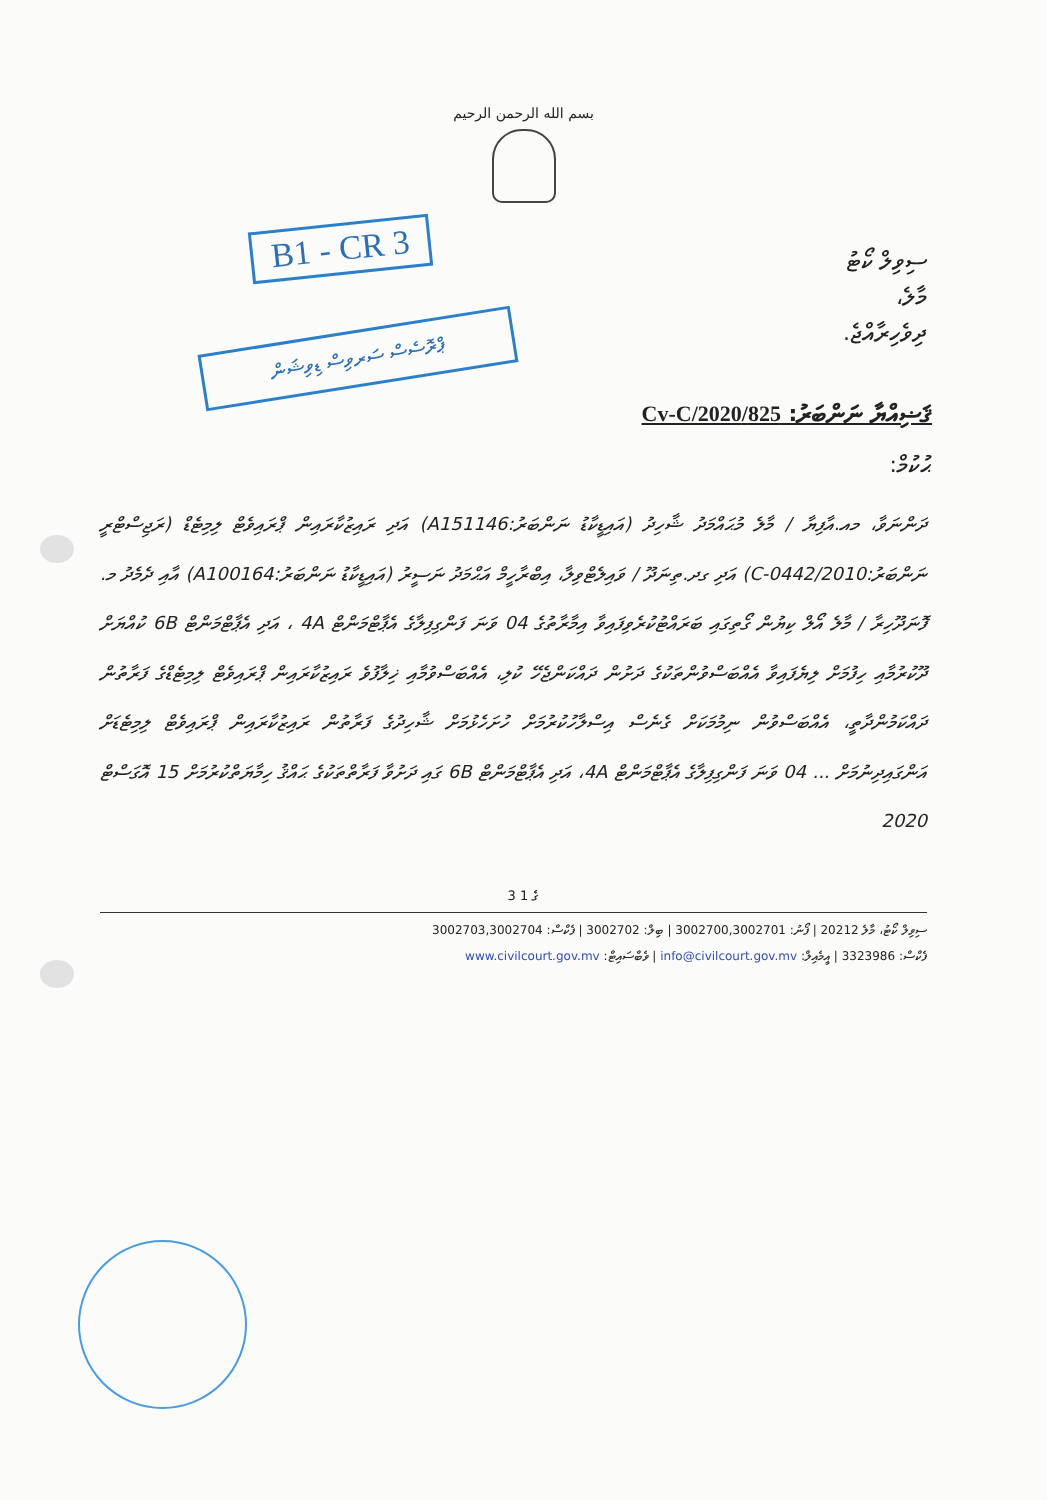بسم الله الرحمن الرحيم
B1 - CR 3
ޕްރޮސެސް ސަރވިސް ޑިވިޝަން
ސިވިލް ކޯޓު
މާލެ،
ދިވެހިރާއްޖެ.
ޤަޟިއްޔާ ނަންބަރު: 825/Cv-C/2020
ޙުކުމް:
ދަންނަވާ، މއ.އާފިޔާ / މާލެ މުޙައްމަދު ޝާހިދު (އައިޑީކާޑު ނަންބަރު:A151146) އަދި ރައިޒުކާރައިން ޕްރައިވެޓް ލިމިޓެޑް (ރަޖިސްޓްރީ ނަންބަރު:C-0442/2010) އަދި ގދ.ތިނަދޫ / ވައިލެޓްވިލާ، އިބްރާހީމް އަޙްމަދު ނަސީރު (އައިޑީކާޑު ނަންބަރު:A100164) އާއި ދެމެދު މ. ފޮނަދޫހިރާ / މާލެ އޯލް ކިޔުން ގޯތިގައި ބަރައްޓުކުރެވިފައިވާ އިމާރާތުގެ 04 ވަނަ ފަންގިފިލާގެ އެޕާޓްމަންޓް 4A ، އަދި އެޕާޓްމަންޓް 6B ކުއްޔަށް ދޫކުރުމާއި ހިފުމަށް ލިޔެފައިވާ އެއްބަސްވުންތަކުގެ ދަށުން ދައްކަންޖެހޭ ކުލި، އެއްބަސްވުމާއި ޚިލާފުވެ ރައިޒުކާރައިން ޕްރައިވެޓް ލިމިޓެޑްގެ ފަރާތުން ދައްކަމުންދާތީ، އެއްބަސްވުން ނިމުމަކަށް ގެނެސް އިސްލާހުކުރުމަށް ހުށަހެޅުމަށް ޝާހިދުގެ ފަރާތުން ރައިޒުކާރައިން ޕްރައިވެޓް ލިމިޓެޑަށް އަންގައިދިނުމަށް ... 04 ވަނަ ފަންގިފިލާގެ އެޕާޓްމަންޓް 4A، އަދި އެޕާޓްމަންޓް 6B ގައި ދަށުވާ ފަރާތްތަކުގެ ޙައްޤު ހިމާޔަތްކުރުމަށް 15 އޮގަސްޓް 2020
3 ގެ 1
ސިވިލް ކޯޓު، މާލެ 20212 | ފޯނު: 3002700,3002701 | ބިލް: 3002702 | ފެކްސް: 3002703,3002704
ފެކްސް: 3323986 | އީމެއިލް: info@civilcourt.gov.mv | ވެބްސައިޓް: www.civilcourt.gov.mv